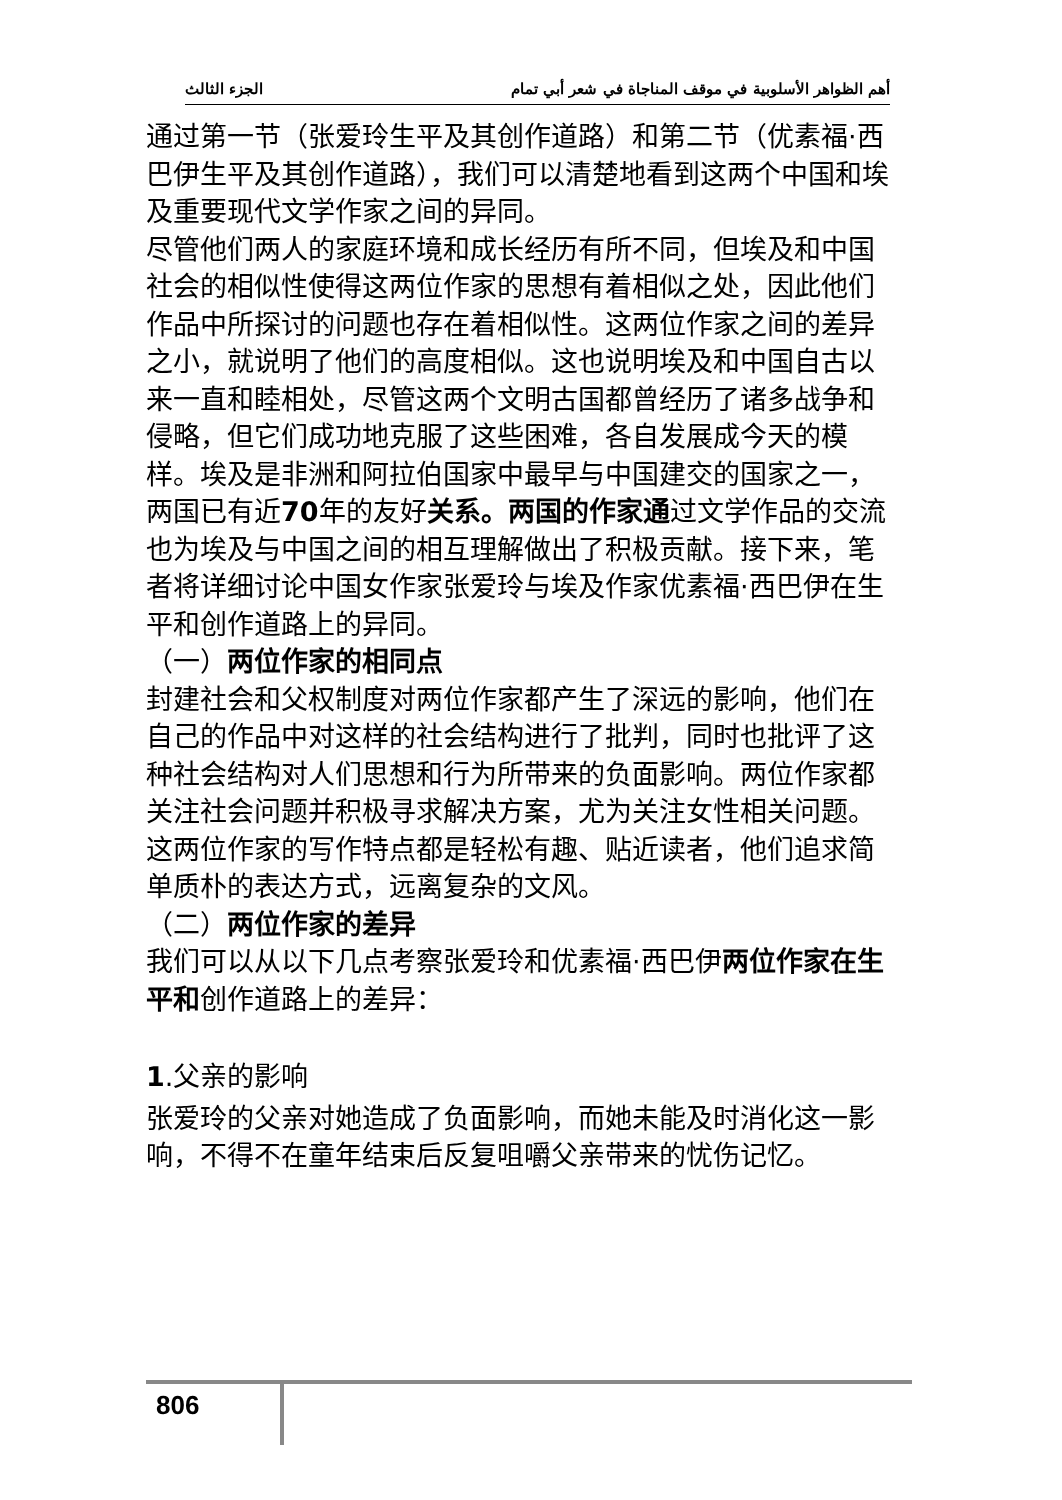أهم الظواهر الأسلوبية في موقف المناجاة في شعر أبي تمام الجزء الثالث
通过第一节（张爱玲生平及其创作道路）和第二节（优素福·西巴伊生平及其创作道路），我们可以清楚地看到这两个中国和埃及重要现代文学作家之间的异同。
尽管他们两人的家庭环境和成长经历有所不同，但埃及和中国社会的相似性使得这两位作家的思想有着相似之处，因此他们作品中所探讨的问题也存在着相似性。这两位作家之间的差异之小，就说明了他们的高度相似。这也说明埃及和中国自古以来一直和睦相处，尽管这两个文明古国都曾经历了诸多战争和侵略，但它们成功地克服了这些困难，各自发展成今天的模样。埃及是非洲和阿拉伯国家中最早与中国建交的国家之一，两国已有近70年的友好关系。两国的作家通过文学作品的交流也为埃及与中国之间的相互理解做出了积极贡献。接下来，笔者将详细讨论中国女作家张爱玲与埃及作家优素福·西巴伊在生平和创作道路上的异同。
（一）两位作家的相同点
封建社会和父权制度对两位作家都产生了深远的影响，他们在自己的作品中对这样的社会结构进行了批判，同时也批评了这种社会结构对人们思想和行为所带来的负面影响。两位作家都关注社会问题并积极寻求解决方案，尤为关注女性相关问题。
这两位作家的写作特点都是轻松有趣、贴近读者，他们追求简单质朴的表达方式，远离复杂的文风。
（二）两位作家的差异
我们可以从以下几点考察张爱玲和优素福·西巴伊两位作家在生平和创作道路上的差异：
1.父亲的影响
张爱玲的父亲对她造成了负面影响，而她未能及时消化这一影响，不得不在童年结束后反复咀嚼父亲带来的忧伤记忆。
806